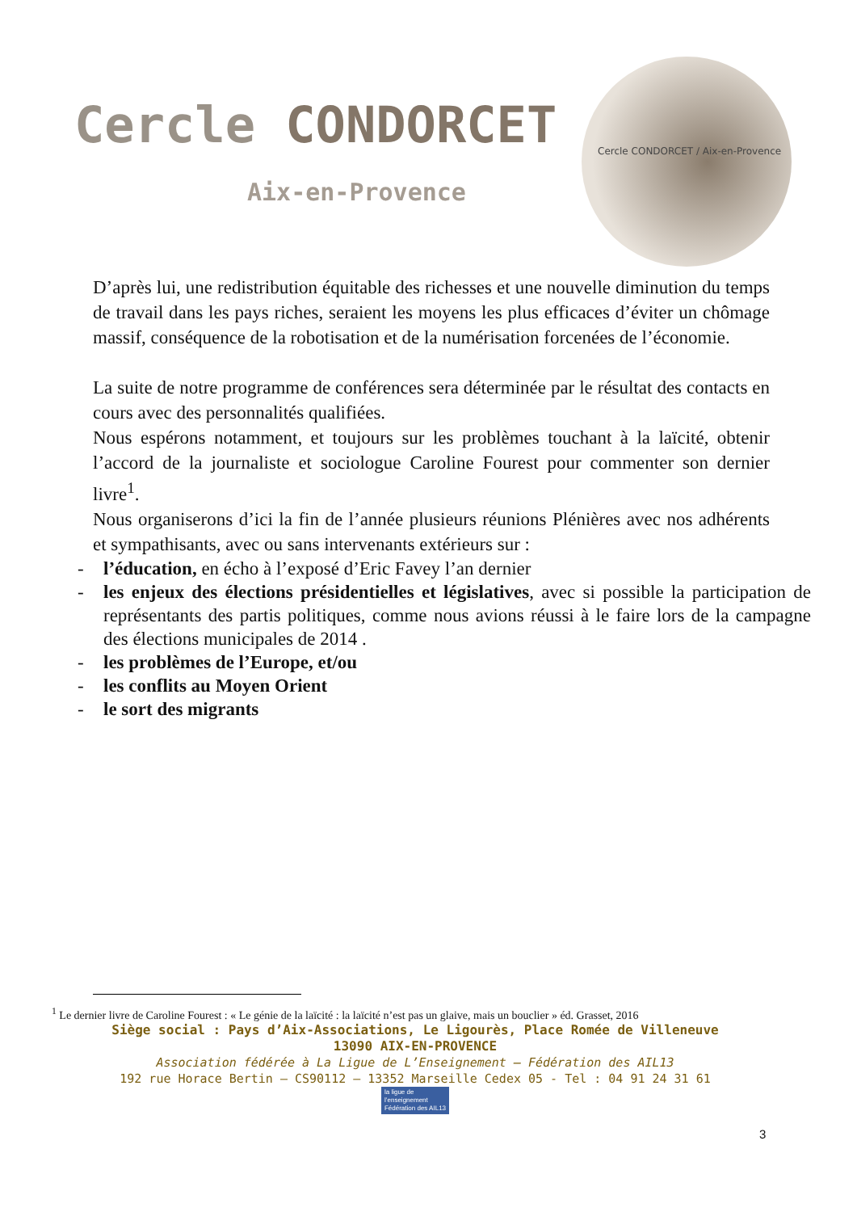Cercle CONDORCET
Aix-en-Provence
Cercle CONDORCET / Aix-en-Provence
D’après lui, une redistribution équitable des richesses et une nouvelle diminution du temps de travail dans les pays riches, seraient les moyens les plus efficaces d’éviter un chômage massif, conséquence de la robotisation et de la numérisation forcenées de l’économie.
La suite de notre programme de conférences sera déterminée par le résultat des contacts en cours avec des personnalités qualifiées.
Nous espérons notamment, et toujours sur les problèmes touchant à la laïcité, obtenir l’accord de la journaliste et sociologue Caroline Fourest pour commenter son dernier livre<sup>1</sup>.
Nous organiserons d’ici la fin de l’année plusieurs réunions Plénières avec nos adhérents et sympathisants, avec ou sans intervenants extérieurs sur :
- l’éducation, en écho à l’exposé d’Eric Favey l’an dernier
- les enjeux des élections présidentielles et législatives, avec si possible la participation de représentants des partis politiques, comme nous avions réussi à le faire lors de la campagne des élections municipales de 2014 .
- les problèmes de l’Europe, et/ou
- les conflits au Moyen Orient
- le sort des migrants
<sup>1</sup> Le dernier livre de Caroline Fourest : « Le génie de la laïcité : la laïcité n’est pas un glaive, mais un bouclier » éd. Grasset, 2016
Siège social : Pays d’Aix-Associations, Le Ligourès, Place Romée de Villeneuve
13090 AIX-EN-PROVENCE
Association fédérée à La Ligue de L’Enseignement – Fédération des AIL13
192 rue Horace Bertin – CS90112 – 13352 Marseille Cedex 05 - Tel : 04 91 24 31 61
la ligue de
l’enseignement
Fédération des AIL13
3